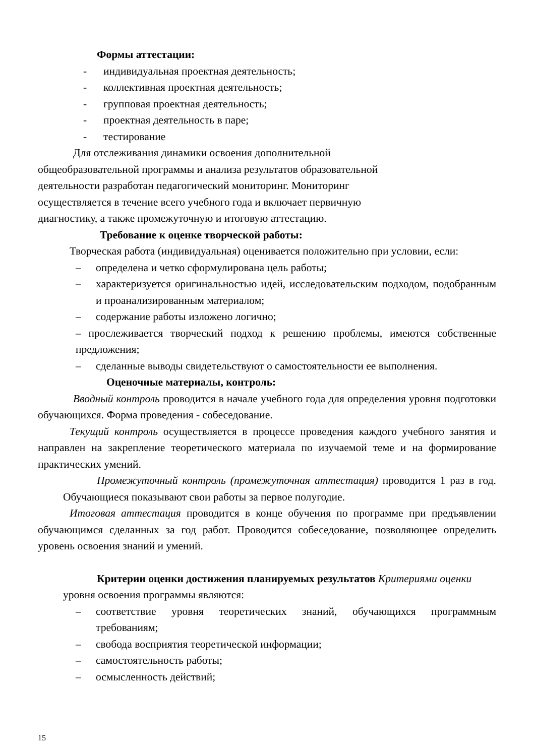Формы аттестации:
- индивидуальная проектная деятельность;
- коллективная проектная деятельность;
- групповая проектная деятельность;
- проектная деятельность в паре;
- тестирование
Для отслеживания динамики освоения дополнительной
общеобразовательной программы и анализа результатов образовательной
деятельности разработан педагогический мониторинг. Мониторинг
осуществляется в течение всего учебного года и включает первичную
диагностику, а также промежуточную и итоговую аттестацию.
Требование к оценке творческой работы:
Творческая работа (индивидуальная) оценивается положительно при условии, если:
– определена и четко сформулирована цель работы;
– характеризуется оригинальностью идей, исследовательским подходом, подобранным и проанализированным материалом;
– содержание работы изложено логично;
– прослеживается творческий подход к решению проблемы, имеются собственные предложения;
– сделанные выводы свидетельствуют о самостоятельности ее выполнения.
Оценочные материалы, контроль:
Вводный контроль проводится в начале учебного года для определения уровня подготовки обучающихся. Форма проведения - собеседование.
Текущий контроль осуществляется в процессе проведения каждого учебного занятия и направлен на закрепление теоретического материала по изучаемой теме и на формирование практических умений.
Промежуточный контроль (промежуточная аттестация) проводится 1 раз в год. Обучающиеся показывают свои работы за первое полугодие.
Итоговая аттестация проводится в конце обучения по программе при предъявлении обучающимся сделанных за год работ. Проводится собеседование, позволяющее определить уровень освоения знаний и умений.
Критерии оценки достижения планируемых результатов Критериями оценки уровня освоения программы являются:
– соответствие уровня теоретических знаний, обучающихся программным требованиям;
– свобода восприятия теоретической информации;
– самостоятельность работы;
– осмысленность действий;
15